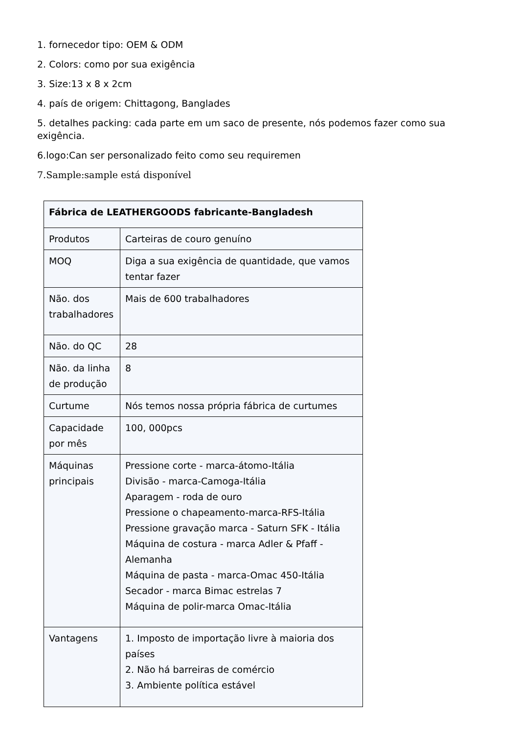1. fornecedor tipo: OEM & ODM
2. Colors: como por sua exigência
3. Size:13 x 8 x 2cm
4. país de origem: Chittagong, Banglades
5. detalhes packing: cada parte em um saco de presente, nós podemos fazer como sua exigência.
6.logo:Can ser personalizado feito como seu requiremen
7.Sample:sample está disponível
| Fábrica de LEATHERGOODS fabricante-Bangladesh | |
| Produtos | Carteiras de couro genuíno |
| MOQ | Diga a sua exigência de quantidade, que vamos tentar fazer |
| Não. dos trabalhadores | Mais de 600 trabalhadores |
| Não. do QC | 28 |
| Não. da linha de produção | 8 |
| Curtume | Nós temos nossa própria fábrica de curtumes |
| Capacidade por mês | 100, 000pcs |
| Máquinas principais | Pressione corte - marca-átomo-Itália Divisão - marca-Camoga-Itália Aparagem - roda de ouro Pressione o chapeamento-marca-RFS-Itália Pressione gravação marca - Saturn SFK - Itália Máquina de costura - marca Adler & Pfaff - Alemanha Máquina de pasta - marca-Omac 450-Itália Secador - marca Bimac estrelas 7 Máquina de polir-marca Omac-Itália |
| Vantagens | 1. Imposto de importação livre à maioria dos países 2. Não há barreiras de comércio 3. Ambiente política estável |